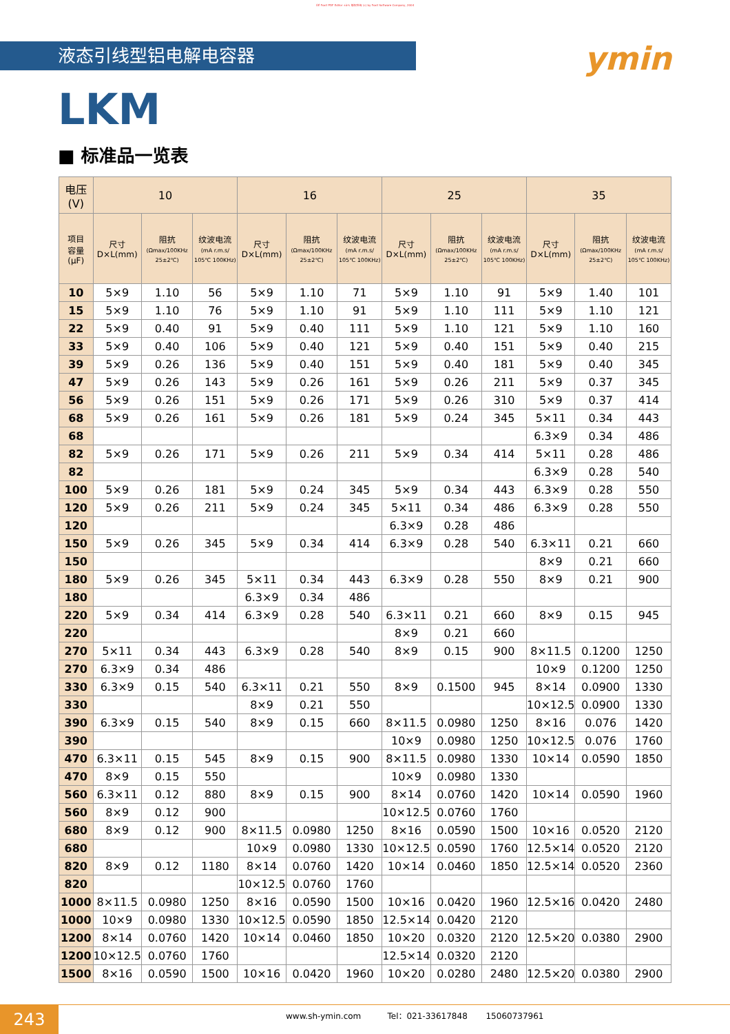ÓÉ Foxit PDF Editor ±à¼­ 版权所有 (c) by Foxit Software Company, 2004
液态引线型铝电解电容器
ymin
LKM
■ 标准品一览表
| 电压(V) | 10 | | | 16 | | | 25 | | | 35 | | |
| --- | --- | --- | --- | --- | --- | --- | --- | --- | --- | --- | --- | --- |
| 项目 容量 (μF) | 尺寸 D×L(mm) | 阻抗 (Ωmax/100KHz 25±2℃) | 纹波电流 (mA r.m.s/ 105℃ 100KHz) | 尺寸 D×L(mm) | 阻抗 (Ωmax/100KHz 25±2℃) | 纹波电流 (mA r.m.s/ 105℃ 100KHz) | 尺寸 D×L(mm) | 阻抗 (Ωmax/100KHz 25±2℃) | 纹波电流 (mA r.m.s/ 105℃ 100KHz) | 尺寸 D×L(mm) | 阻抗 (Ωmax/100KHz 25±2℃) | 纹波电流 (mA r.m.s/ 105℃ 100KHz) |
| 10 | 5×9 | 1.10 | 56 | 5×9 | 1.10 | 71 | 5×9 | 1.10 | 91 | 5×9 | 1.40 | 101 |
| 15 | 5×9 | 1.10 | 76 | 5×9 | 1.10 | 91 | 5×9 | 1.10 | 111 | 5×9 | 1.10 | 121 |
| 22 | 5×9 | 0.40 | 91 | 5×9 | 0.40 | 111 | 5×9 | 1.10 | 121 | 5×9 | 1.10 | 160 |
| 33 | 5×9 | 0.40 | 106 | 5×9 | 0.40 | 121 | 5×9 | 0.40 | 151 | 5×9 | 0.40 | 215 |
| 39 | 5×9 | 0.26 | 136 | 5×9 | 0.40 | 151 | 5×9 | 0.40 | 181 | 5×9 | 0.40 | 345 |
| 47 | 5×9 | 0.26 | 143 | 5×9 | 0.26 | 161 | 5×9 | 0.26 | 211 | 5×9 | 0.37 | 345 |
| 56 | 5×9 | 0.26 | 151 | 5×9 | 0.26 | 171 | 5×9 | 0.26 | 310 | 5×9 | 0.37 | 414 |
| 68 | 5×9 | 0.26 | 161 | 5×9 | 0.26 | 181 | 5×9 | 0.24 | 345 | 5×11 | 0.34 | 443 |
| 68 | | | | | | | | | | 6.3×9 | 0.34 | 486 |
| 82 | 5×9 | 0.26 | 171 | 5×9 | 0.26 | 211 | 5×9 | 0.34 | 414 | 5×11 | 0.28 | 486 |
| 82 | | | | | | | | | | 6.3×9 | 0.28 | 540 |
| 100 | 5×9 | 0.26 | 181 | 5×9 | 0.24 | 345 | 5×9 | 0.34 | 443 | 6.3×9 | 0.28 | 550 |
| 120 | 5×9 | 0.26 | 211 | 5×9 | 0.24 | 345 | 5×11 | 0.34 | 486 | 6.3×9 | 0.28 | 550 |
| 120 | | | | | | | 6.3×9 | 0.28 | 486 | | | |
| 150 | 5×9 | 0.26 | 345 | 5×9 | 0.34 | 414 | 6.3×9 | 0.28 | 540 | 6.3×11 | 0.21 | 660 |
| 150 | | | | | | | | | | 8×9 | 0.21 | 660 |
| 180 | 5×9 | 0.26 | 345 | 5×11 | 0.34 | 443 | 6.3×9 | 0.28 | 550 | 8×9 | 0.21 | 900 |
| 180 | | | | 6.3×9 | 0.34 | 486 | | | | | | |
| 220 | 5×9 | 0.34 | 414 | 6.3×9 | 0.28 | 540 | 6.3×11 | 0.21 | 660 | 8×9 | 0.15 | 945 |
| 220 | | | | | | | 8×9 | 0.21 | 660 | | | |
| 270 | 5×11 | 0.34 | 443 | 6.3×9 | 0.28 | 540 | 8×9 | 0.15 | 900 | 8×11.5 | 0.1200 | 1250 |
| 270 | 6.3×9 | 0.34 | 486 | | | | | | | 10×9 | 0.1200 | 1250 |
| 330 | 6.3×9 | 0.15 | 540 | 6.3×11 | 0.21 | 550 | 8×9 | 0.1500 | 945 | 8×14 | 0.0900 | 1330 |
| 330 | | | | 8×9 | 0.21 | 550 | | | | 10×12.5 | 0.0900 | 1330 |
| 390 | 6.3×9 | 0.15 | 540 | 8×9 | 0.15 | 660 | 8×11.5 | 0.0980 | 1250 | 8×16 | 0.076 | 1420 |
| 390 | | | | | | | 10×9 | 0.0980 | 1250 | 10×12.5 | 0.076 | 1760 |
| 470 | 6.3×11 | 0.15 | 545 | 8×9 | 0.15 | 900 | 8×11.5 | 0.0980 | 1330 | 10×14 | 0.0590 | 1850 |
| 470 | 8×9 | 0.15 | 550 | | | | 10×9 | 0.0980 | 1330 | | | |
| 560 | 6.3×11 | 0.12 | 880 | 8×9 | 0.15 | 900 | 8×14 | 0.0760 | 1420 | 10×14 | 0.0590 | 1960 |
| 560 | 8×9 | 0.12 | 900 | | | | 10×12.5 | 0.0760 | 1760 | | | |
| 680 | 8×9 | 0.12 | 900 | 8×11.5 | 0.0980 | 1250 | 8×16 | 0.0590 | 1500 | 10×16 | 0.0520 | 2120 |
| 680 | | | | 10×9 | 0.0980 | 1330 | 10×12.5 | 0.0590 | 1760 | 12.5×14 | 0.0520 | 2120 |
| 820 | 8×9 | 0.12 | 1180 | 8×14 | 0.0760 | 1420 | 10×14 | 0.0460 | 1850 | 12.5×14 | 0.0520 | 2360 |
| 820 | | | | 10×12.5 | 0.0760 | 1760 | | | | | | |
| 1000 | 8×11.5 | 0.0980 | 1250 | 8×16 | 0.0590 | 1500 | 10×16 | 0.0420 | 1960 | 12.5×16 | 0.0420 | 2480 |
| 1000 | 10×9 | 0.0980 | 1330 | 10×12.5 | 0.0590 | 1850 | 12.5×14 | 0.0420 | 2120 | | | |
| 1200 | 8×14 | 0.0760 | 1420 | 10×14 | 0.0460 | 1850 | 10×20 | 0.0320 | 2120 | 12.5×20 | 0.0380 | 2900 |
| 1200 | 10×12.5 | 0.0760 | 1760 | | | | 12.5×14 | 0.0320 | 2120 | | | |
| 1500 | 8×16 | 0.0590 | 1500 | 10×16 | 0.0420 | 1960 | 10×20 | 0.0280 | 2480 | 12.5×20 | 0.0380 | 2900 |
243 www.sh-ymin.com Tel：021-33617848 15060737961